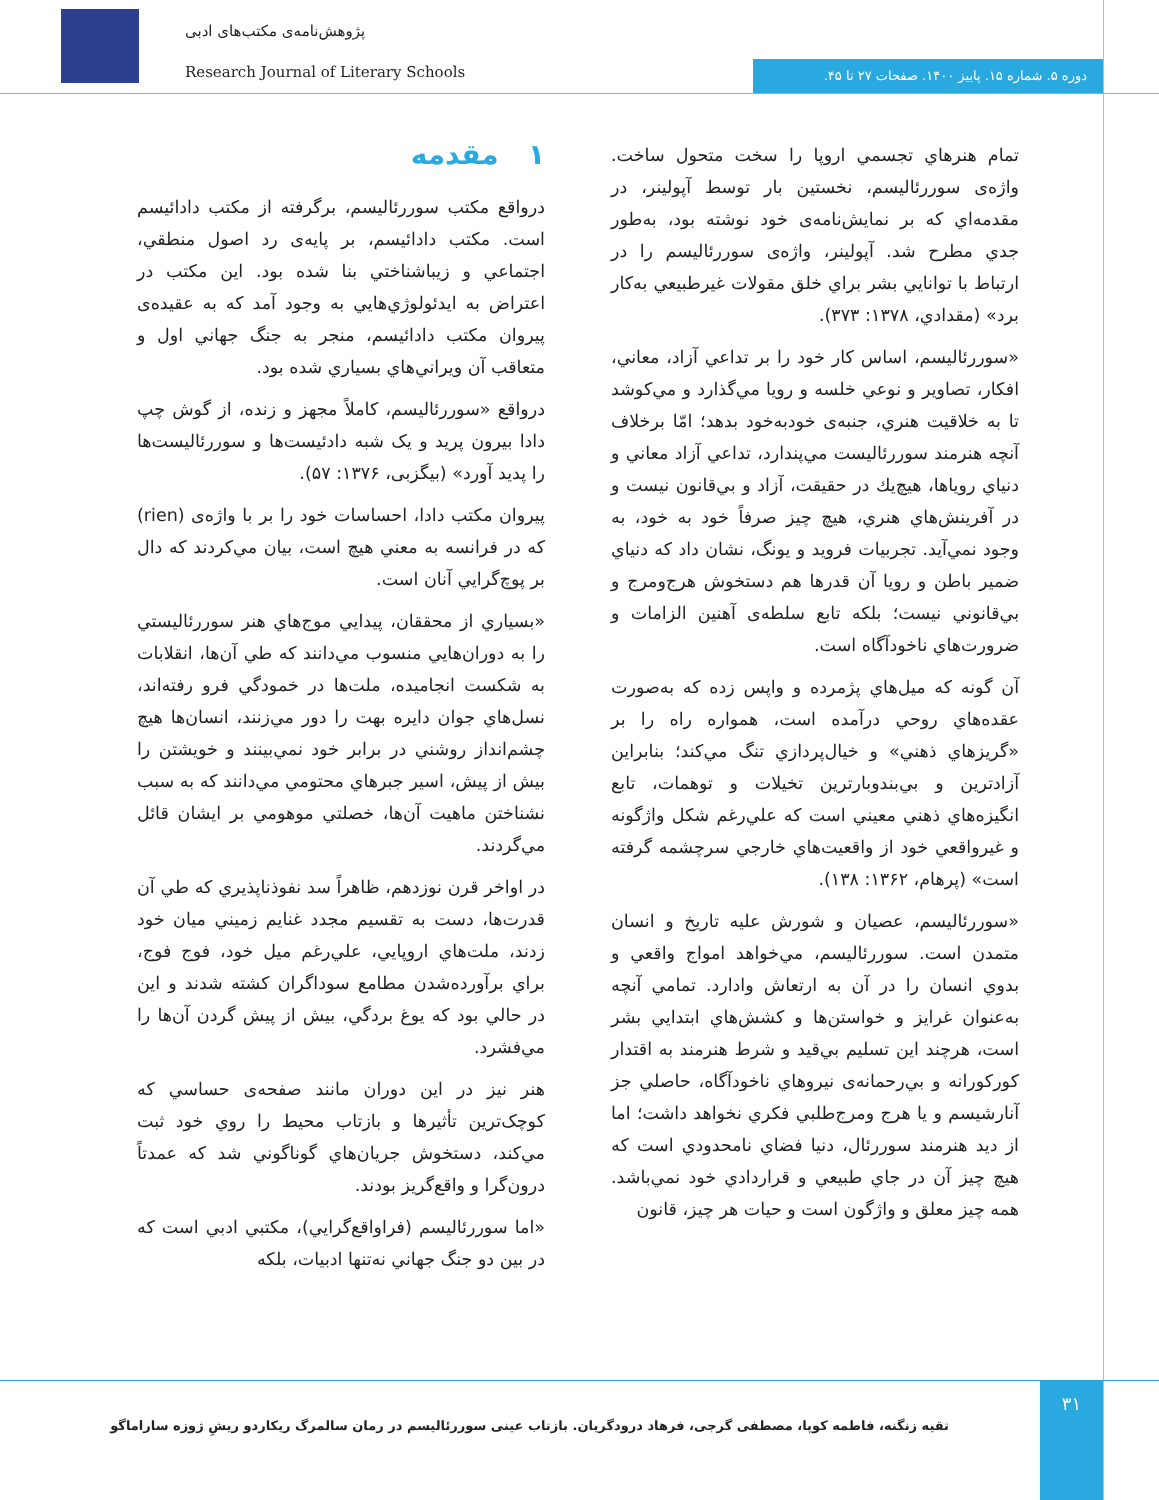پژوهش‌نامه‌ی مکتب‌های ادبی
Research Journal of Literary Schools
دوره ۵. شماره ۱۵. پاییز ۱۴۰۰. صفحات ۲۷ تا ۴۵.
۱ مقدمه
درواقع مکتب سوررئالیسم، برگرفته از مکتب دادائیسم است. مکتب دادائیسم، بر پایه‌ی رد اصول منطقي، اجتماعي و زيباشناختي بنا شده بود. اين مکتب در اعتراض به ايدئولوژي‌هايي به وجود آمد که به عقیده‌ی پيروان مکتب دادائیسم، منجر به جنگ جهاني اول و متعاقب آن ويراني‌هاي بسياري شده بود.
درواقع «سوررئاليسم، کاملاً مجهز و زنده، از گوش چپ دادا بيرون پريد و يک شبه دادئيست‌ها و سوررئاليست‌ها را پديد آورد» (بيگزبی، ۱۳۷۶: ۵۷).
پيروان مکتب دادا، احساسات خود را بر با واژه‌ی (rien) که در فرانسه به معني هيچ است، بيان مي‌کردند که دال بر پوچ‌گرايي آنان است.
«بسياري از محققان، پيدايي موج‌هاي هنر سوررئاليستي را به دوران‌هايي منسوب مي‌دانند که طي آن‌ها، انقلابات به شکست انجاميده، ملت‌ها در خمودگي فرو رفته‌اند، نسل‌هاي جوان دايره بهت را دور مي‌زنند، انسان‌ها هيچ چشم‌انداز روشني در برابر خود نمي‌بينند و خويشتن را بيش از پيش، اسير جبرهاي محتومي مي‌دانند که به سبب نشناختن ماهيت آن‌ها، خصلتي موهومي بر ايشان قائل مي‌گردند.
در اواخر قرن نوزدهم، ظاهراً سد نفوذناپذيري که طي آن قدرت‌ها، دست به تقسيم مجدد غنايم زميني ميان خود زدند، ملت‌هاي اروپايي، علي‌رغم ميل خود، فوج فوج، براي برآورده‌شدن مطامع سوداگران کشته شدند و اين در حالي بود که يوغ بردگي، بيش از پيش گردن آن‌ها را مي‌فشرد.
هنر نيز در اين دوران مانند صفحه‌ی حساسي که کوچک‌ترين تأثيرها و بازتاب محيط را روي خود ثبت مي‌کند، دستخوش جريان‌هاي گوناگوني شد که عمدتاً درون‌گرا و واقع‌گريز بودند.
«اما سوررئاليسم (فراواقع‌گرايي)، مکتبي ادبي است که در بين دو جنگ جهاني نه‌تنها ادبيات، بلکه
تمام هنرهاي تجسمي اروپا را سخت متحول ساخت. واژه‌ی سوررئاليسم، نخستين بار توسط آپولينر، در مقدمه‌اي که بر نمايش‌نامه‌ی خود نوشته بود، به‌طور جدي مطرح شد. آپولينر، واژه‌ی سوررئاليسم را در ارتباط با توانايي بشر براي خلق مقولات غيرطبيعي به‌کار برد» (مقدادي، ۱۳۷۸: ۳۷۳).
«سوررئاليسم، اساس کار خود را بر تداعي آزاد، معاني، افکار، تصاوير و نوعي خلسه و رويا مي‌گذارد و مي‌کوشد تا به خلاقيت هنري، جنبه‌ی خودبه‌خود بدهد؛ امّا برخلاف آنچه هنرمند سوررئاليست مي‌پندارد، تداعي آزاد معاني و دنياي روياها، هيچ‌يك در حقيقت، آزاد و بي‌قانون نيست و در آفرينش‌هاي هنري، هيچ چيز صرفاً خود به خود، به وجود نمي‌آيد. تجربيات فرويد و يونگ، نشان داد که دنياي ضمير باطن و رويا آن قدرها هم دستخوش هرج‌ومرج و بي‌قانوني نيست؛ بلکه تابع سلطه‌ی آهنين الزامات و ضرورت‌هاي ناخودآگاه است.
آن گونه که ميل‌هاي پژمرده و واپس زده که به‌صورت عقده‌هاي روحي درآمده است، همواره راه را بر «گريزهاي ذهني» و خيال‌پردازي تنگ مي‌کند؛ بنابراين آزادترين و بي‌بندوبارترين تخيلات و توهمات، تابع انگيزه‌هاي ذهني معيني است که علي‌رغم شکل واژگونه و غيرواقعي خود از واقعيت‌هاي خارجي سرچشمه گرفته است» (پرهام، ۱۳۶۲: ۱۳۸).
«سوررئاليسم، عصيان و شورش عليه تاريخ و انسان متمدن است. سوررئاليسم، مي‌خواهد امواج واقعي و بدوي انسان را در آن به ارتعاش وادارد. تمامي آنچه به‌عنوان غرايز و خواستن‌ها و کشش‌هاي ابتدايي بشر است، هرچند اين تسليم بي‌قيد و شرط هنرمند به اقتدار کورکورانه و بي‌رحمانه‌ی نيروهاي ناخودآگاه، حاصلي جز آنارشيسم و يا هرج ومرج‌طلبي فکري نخواهد داشت؛ اما از ديد هنرمند سوررئال، دنيا فضاي نامحدودي است که هيچ چيز آن در جاي طبيعي و قراردادي خود نمي‌باشد. همه چيز معلق و واژگون است و حيات هر چيز، قانون
۳۱
تقیه زنگنه، فاطمه کوپا، مصطفی گرجی، فرهاد درودگریان. بازتاب عینی سوررئالیسم در رمان سالمرگ ریکاردو ریشِ ژوزه ساراماگو